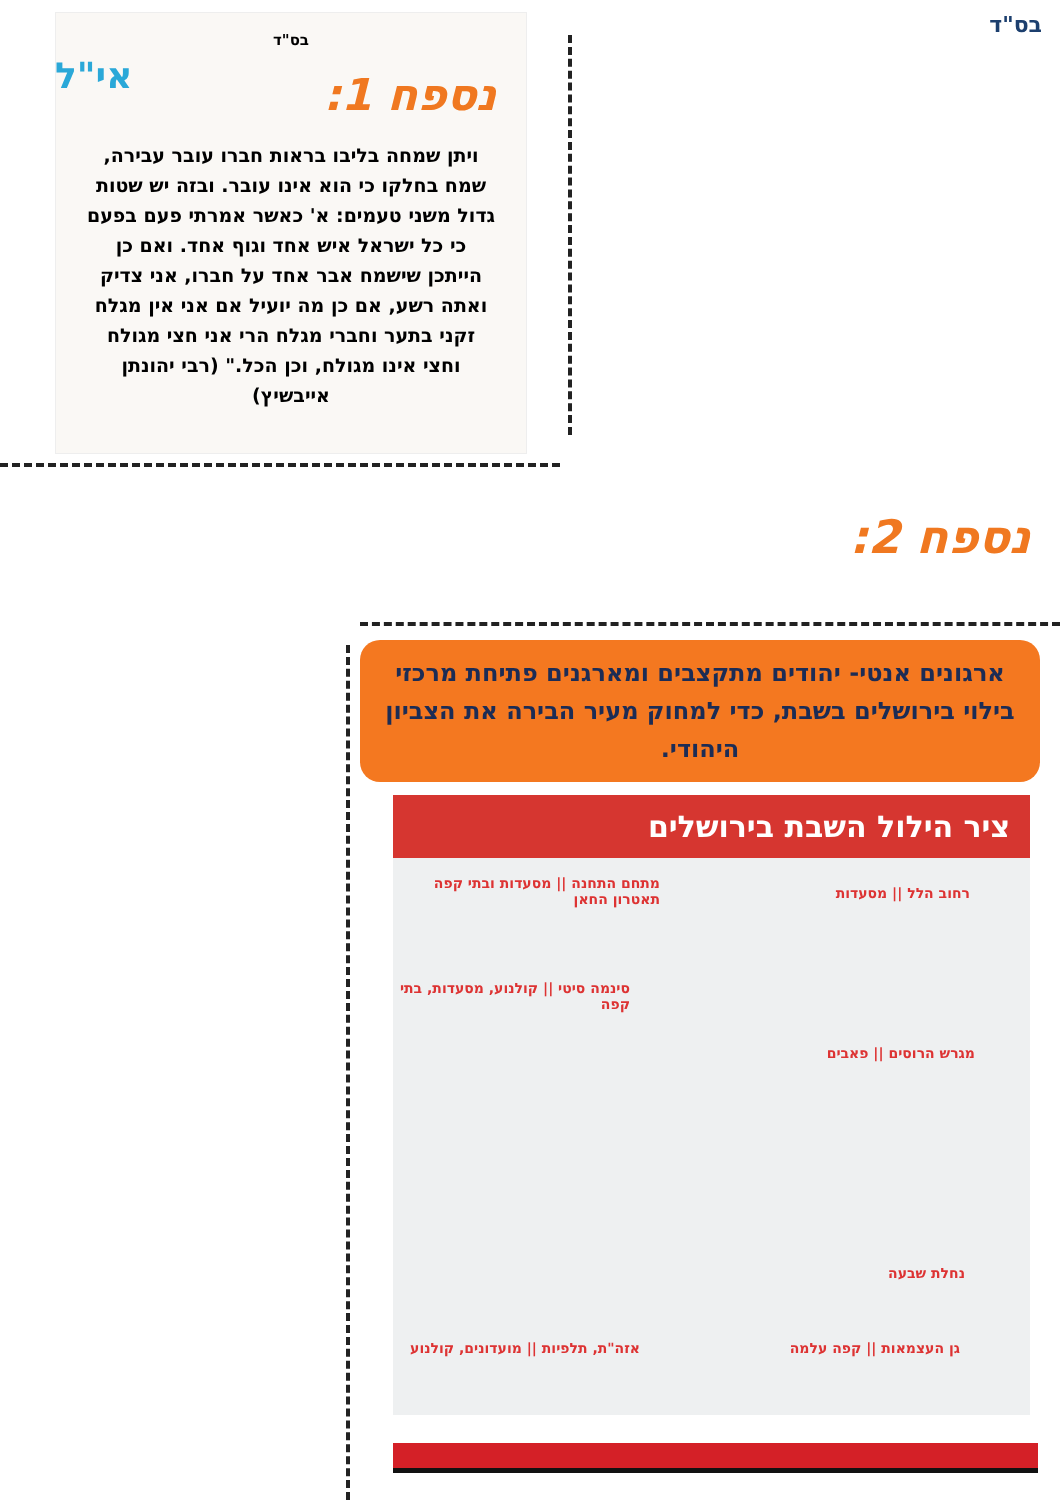בס"ד
בס"ד
נספח 1:
ויתן שמחה בליבו בראות חברו עובר עבירה, שמח בחלקו כי הוא אינו עובר. ובזה יש שטות גדול משני טעמים: א' כאשר אמרתי פעם בפעם כי כל ישראל איש אחד וגוף אחד. ואם כן הייתכן שישמח אבר אחד על חברו, אני צדיק ואתה רשע, אם כן מה יועיל אם אני אין מגלח זקני בתער וחברי מגלח הרי אני חצי מגולח וחצי אינו מגולח, וכן הכל." (רבי יהונתן אייבשיץ)
אי"ל
נספח 2:
ארגונים אנטי- יהודים מתקצבים ומארגנים פתיחת מרכזי בילוי בירושלים בשבת, כדי למחוק מעיר הבירה את הצביון היהודי.
ציר הילול השבת בירושלים
מתחם התחנה || מסעדות ובתי קפה
תאטרון החאן
רחוב הלל || מסעדות
סינמה סיטי || קולנוע, מסעדות, בתי קפה
מגרש הרוסים || פאבים
נחלת שבעה
גן העצמאות || קפה עלמה
אזה"ת, תלפיות || מועדונים, קולנוע